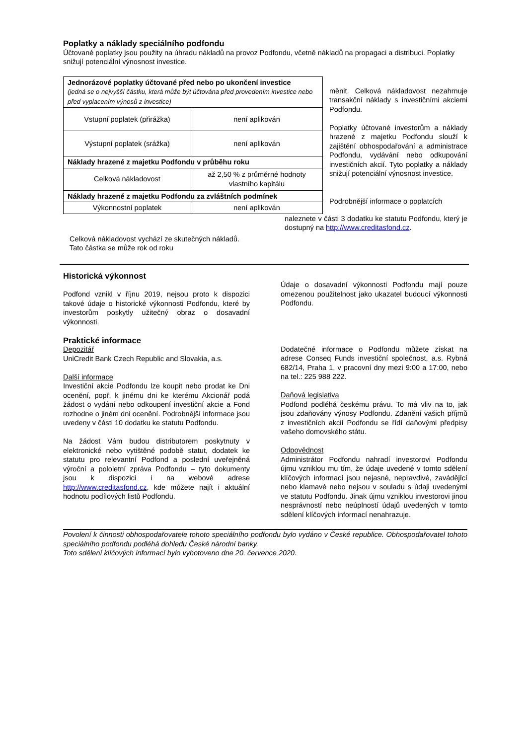Poplatky a náklady speciálního podfondu
Účtované poplatky jsou použity na úhradu nákladů na provoz Podfondu, včetně nákladů na propagaci a distribuci. Poplatky snižují potenciální výnosnost investice.
| Jednorázové poplatky účtované před nebo po ukončení investice (jedná se o nejvyšší částku, která může být účtována před provedením investice nebo před vyplacením výnosů z investice) | |
| Vstupní poplatek (přirážka) | není aplikován |
| Výstupní poplatek (srážka) | není aplikován |
| Náklady hrazené z majetku Podfondu v průběhu roku | |
| Celková nákladovost | až 2,50 % z průměrné hodnoty vlastního kapitálu |
| Náklady hrazené z majetku Podfondu za zvláštních podmínek | |
| Výkonnostní poplatek | není aplikován |
měnit. Celková nákladovost nezahrnuje transakční náklady s investičními akciemi Podfondu.
Poplatky účtované investorům a náklady hrazené z majetku Podfondu slouží k zajištění obhospodařování a administrace Podfondu, vydávání nebo odkupování investičních akcií. Tyto poplatky a náklady snižují potenciální výnosnost investice.
Podrobnější informace o poplatcích
naleznete v části 3 dodatku ke statutu Podfondu, který je dostupný na http://www.creditasfond.cz.
Celková nákladovost vychází ze skutečných nákladů. Tato částka se může rok od roku
Historická výkonnost
Podfond vznikl v říjnu 2019, nejsou proto k dispozici takové údaje o historické výkonnosti Podfondu, které by investorům poskytly užitečný obraz o dosavadní výkonnosti.
Praktické informace
Depozitář
UniCredit Bank Czech Republic and Slovakia, a.s.
Další informace
Investiční akcie Podfondu lze koupit nebo prodat ke Dni ocenění, popř. k jinému dni ke kterému Akcionář podá žádost o vydání nebo odkoupení investiční akcie a Fond rozhodne o jiném dni ocenění. Podrobnější informace jsou uvedeny v části 10 dodatku ke statutu Podfondu.
Na žádost Vám budou distributorem poskytnuty v elektronické nebo vytištěné podobě statut, dodatek ke statutu pro relevantní Podfond a poslední uveřejněná výroční a pololetní zpráva Podfondu – tyto dokumenty jsou k dispozici i na webové adrese http://www.creditasfond.cz, kde můžete najít i aktuální hodnotu podílových listů Podfondu.
Údaje o dosavadní výkonnosti Podfondu mají pouze omezenou použitelnost jako ukazatel budoucí výkonnosti Podfondu.
Dodatečné informace o Podfondu můžete získat na adrese Conseq Funds investiční společnost, a.s. Rybná 682/14, Praha 1, v pracovní dny mezi 9:00 a 17:00, nebo na tel.: 225 988 222.
Daňová legislativa
Podfond podléhá českému právu. To má vliv na to, jak jsou zdaňovány výnosy Podfondu. Zdanění vašich příjmů z investičních akcií Podfondu se řídí daňovými předpisy vašeho domovského státu.
Odpovědnost
Administrátor Podfondu nahradí investorovi Podfondu újmu vzniklou mu tím, že údaje uvedené v tomto sdělení klíčových informací jsou nejasné, nepravdivé, zavádějící nebo klamavé nebo nejsou v souladu s údaji uvedenými ve statutu Podfondu. Jinak újmu vzniklou investorovi jinou nesprávností nebo neúplností údajů uvedených v tomto sdělení klíčových informací nenahrazuje.
Povolení k činnosti obhospodařovatele tohoto speciálního podfondu bylo vydáno v České republice. Obhospodařovatel tohoto speciálního podfondu podléhá dohledu České národní banky.
Toto sdělení klíčových informací bylo vyhotoveno dne 20. července 2020.